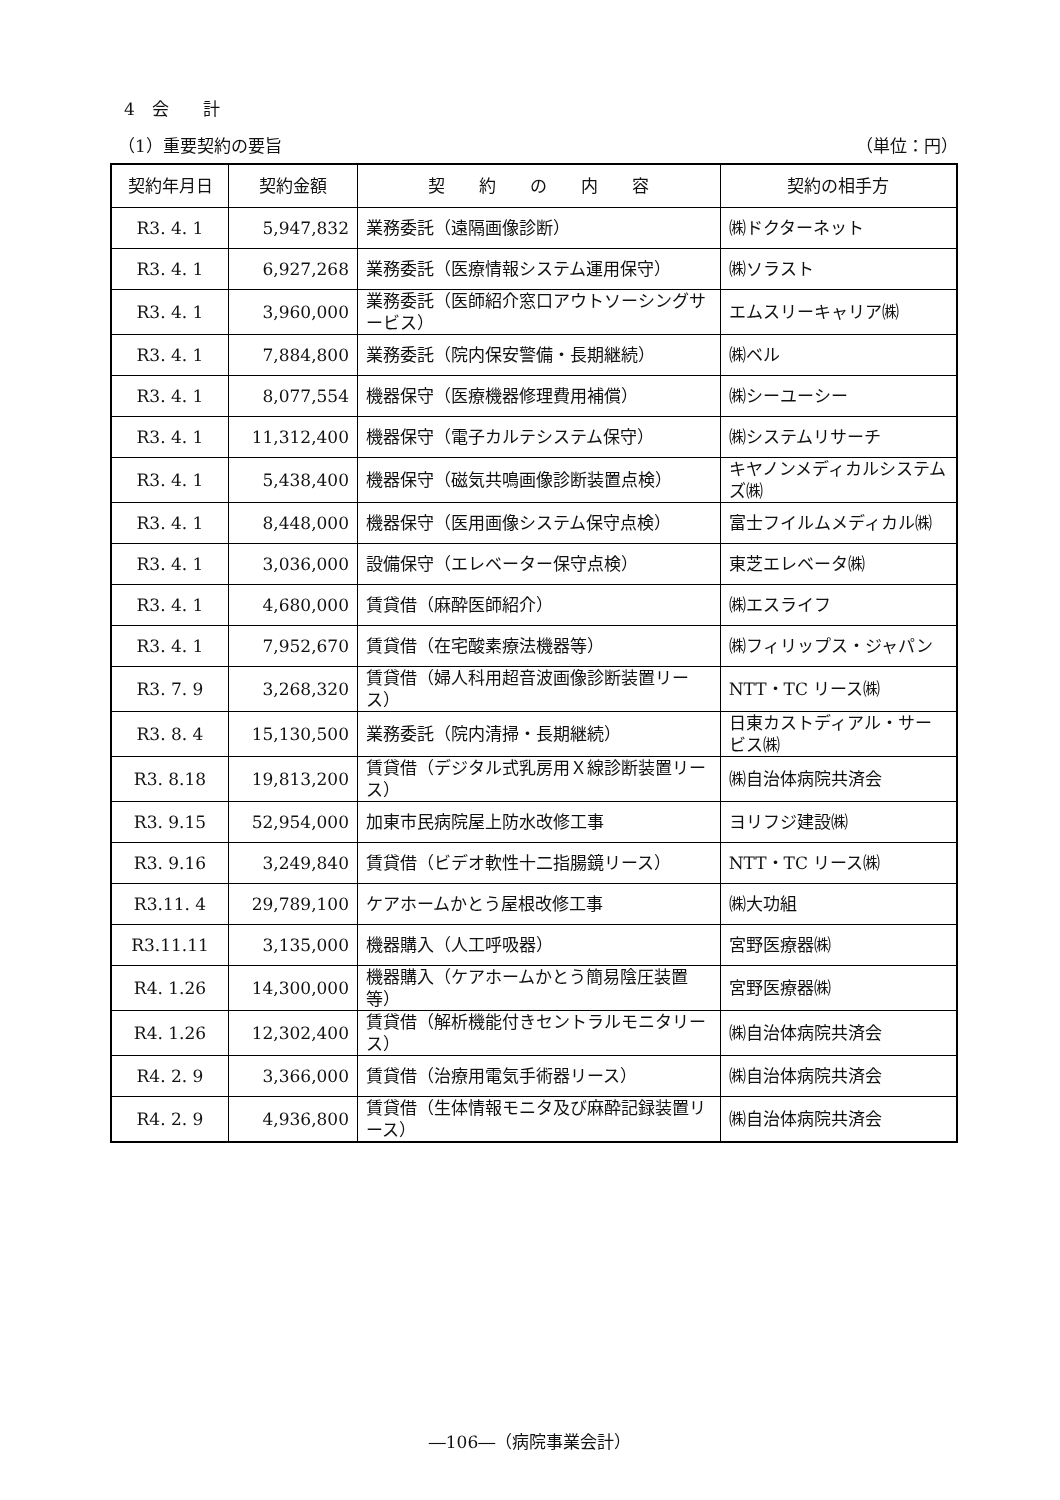4　会　　計
（1）重要契約の要旨 （単位：円）
| 契約年月日 | 契約金額 | 契 約 の 内 容 | 契約の相手方 |
| --- | --- | --- | --- |
| R3. 4. 1 | 5,947,832 | 業務委託（遠隔画像診断） | ㈱ドクターネット |
| R3. 4. 1 | 6,927,268 | 業務委託（医療情報システム運用保守） | ㈱ソラスト |
| R3. 4. 1 | 3,960,000 | 業務委託（医師紹介窓口アウトソーシングサービス） | エムスリーキャリア㈱ |
| R3. 4. 1 | 7,884,800 | 業務委託（院内保安警備・長期継続） | ㈱ベル |
| R3. 4. 1 | 8,077,554 | 機器保守（医療機器修理費用補償） | ㈱シーユーシー |
| R3. 4. 1 | 11,312,400 | 機器保守（電子カルテシステム保守） | ㈱システムリサーチ |
| R3. 4. 1 | 5,438,400 | 機器保守（磁気共鳴画像診断装置点検） | キヤノンメディカルシステムズ㈱ |
| R3. 4. 1 | 8,448,000 | 機器保守（医用画像システム保守点検） | 富士フイルムメディカル㈱ |
| R3. 4. 1 | 3,036,000 | 設備保守（エレベーター保守点検） | 東芝エレベータ㈱ |
| R3. 4. 1 | 4,680,000 | 賃貸借（麻酔医師紹介） | ㈱エスライフ |
| R3. 4. 1 | 7,952,670 | 賃貸借（在宅酸素療法機器等） | ㈱フィリップス・ジャパン |
| R3. 7. 9 | 3,268,320 | 賃貸借（婦人科用超音波画像診断装置リース） | NTT・TC リース㈱ |
| R3. 8. 4 | 15,130,500 | 業務委託（院内清掃・長期継続） | 日東カストディアル・サービス㈱ |
| R3. 8.18 | 19,813,200 | 賃貸借（デジタル式乳房用Ｘ線診断装置リース） | ㈱自治体病院共済会 |
| R3. 9.15 | 52,954,000 | 加東市民病院屋上防水改修工事 | ヨリフジ建設㈱ |
| R3. 9.16 | 3,249,840 | 賃貸借（ビデオ軟性十二指腸鏡リース） | NTT・TC リース㈱ |
| R3.11. 4 | 29,789,100 | ケアホームかとう屋根改修工事 | ㈱大功組 |
| R3.11.11 | 3,135,000 | 機器購入（人工呼吸器） | 宮野医療器㈱ |
| R4. 1.26 | 14,300,000 | 機器購入（ケアホームかとう簡易陰圧装置等） | 宮野医療器㈱ |
| R4. 1.26 | 12,302,400 | 賃貸借（解析機能付きセントラルモニタリース） | ㈱自治体病院共済会 |
| R4. 2. 9 | 3,366,000 | 賃貸借（治療用電気手術器リース） | ㈱自治体病院共済会 |
| R4. 2. 9 | 4,936,800 | 賃貸借（生体情報モニタ及び麻酔記録装置リース） | ㈱自治体病院共済会 |
―106―（病院事業会計）